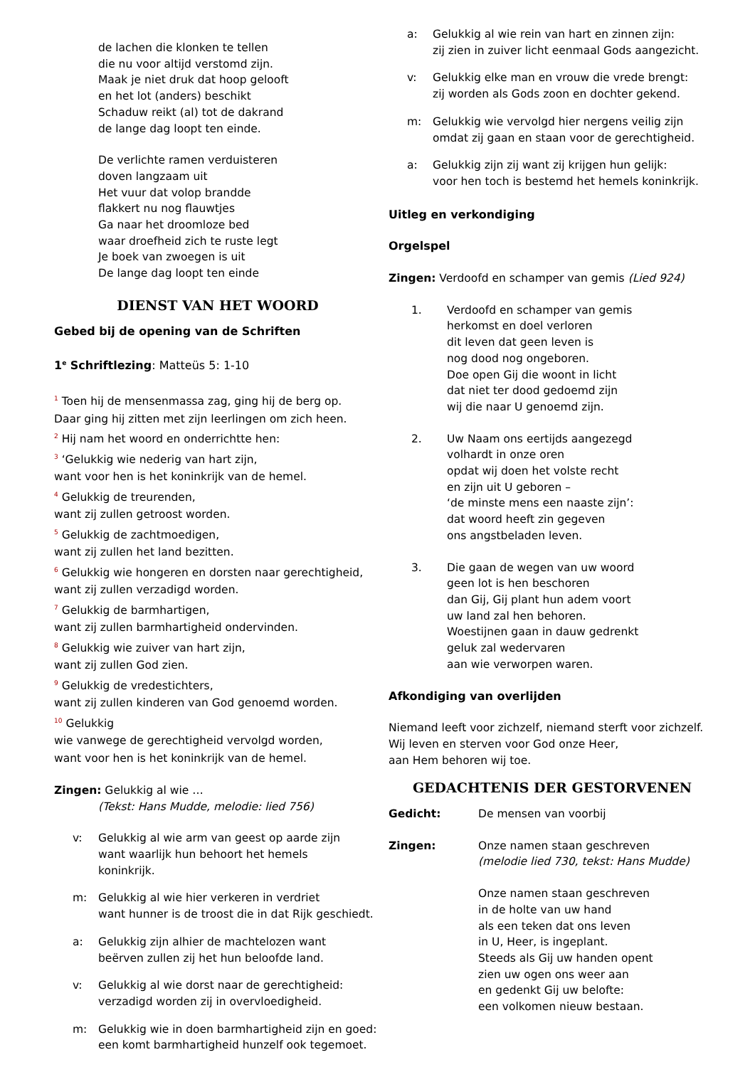de lachen die klonken te tellen
die nu voor altijd verstomd zijn.
Maak je niet druk dat hoop gelooft
en het lot (anders) beschikt
Schaduw reikt (al) tot de dakrand
de lange dag loopt ten einde.
De verlichte ramen verduisteren
doven langzaam uit
Het vuur dat volop brandde
flakkert nu nog flauwtjes
Ga naar het droomloze bed
waar droefheid zich te ruste legt
Je boek van zwoegen is uit
De lange dag loopt ten einde
DIENST VAN HET WOORD
Gebed bij de opening van de Schriften
1<sup>e</sup> Schriftlezing: Matteüs 5: 1-10
<sup>1</sup> Toen hij de mensenmassa zag, ging hij de berg op.
Daar ging hij zitten met zijn leerlingen om zich heen.
<sup>2</sup> Hij nam het woord en onderrichtte hen:
<sup>3</sup> ‘Gelukkig wie nederig van hart zijn,
want voor hen is het koninkrijk van de hemel.
<sup>4</sup> Gelukkig de treurenden,
want zij zullen getroost worden.
<sup>5</sup> Gelukkig de zachtmoedigen,
want zij zullen het land bezitten.
<sup>6</sup> Gelukkig wie hongeren en dorsten naar gerechtigheid,
want zij zullen verzadigd worden.
<sup>7</sup> Gelukkig de barmhartigen,
want zij zullen barmhartigheid ondervinden.
<sup>8</sup> Gelukkig wie zuiver van hart zijn,
want zij zullen God zien.
<sup>9</sup> Gelukkig de vredestichters,
want zij zullen kinderen van God genoemd worden.
<sup>10</sup> Gelukkig
wie vanwege de gerechtigheid vervolgd worden,
want voor hen is het koninkrijk van de hemel.
Zingen: Gelukkig al wie …
(Tekst: Hans Mudde, melodie: lied 756)
v: Gelukkig al wie arm van geest op aarde zijn
want waarlijk hun behoort het hemels
koninkrijk.
m: Gelukkig al wie hier verkeren in verdriet
want hunner is de troost die in dat Rijk geschiedt.
a: Gelukkig zijn alhier de machtelozen want
beërven zullen zij het hun beloofde land.
v: Gelukkig al wie dorst naar de gerechtigheid:
verzadigd worden zij in overvloedigheid.
m: Gelukkig wie in doen barmhartigheid zijn en goed:
een komt barmhartigheid hunzelf ook tegemoet.
a: Gelukkig al wie rein van hart en zinnen zijn:
zij zien in zuiver licht eenmaal Gods aangezicht.
v: Gelukkig elke man en vrouw die vrede brengt:
zij worden als Gods zoon en dochter gekend.
m: Gelukkig wie vervolgd hier nergens veilig zijn
omdat zij gaan en staan voor de gerechtigheid.
a: Gelukkig zijn zij want zij krijgen hun gelijk:
voor hen toch is bestemd het hemels koninkrijk.
Uitleg en verkondiging
Orgelspel
Zingen: Verdoofd en schamper van gemis (Lied 924)
1. Verdoofd en schamper van gemis
herkomst en doel verloren
dit leven dat geen leven is
nog dood nog ongeboren.
Doe open Gij die woont in licht
dat niet ter dood gedoemd zijn
wij die naar U genoemd zijn.
2. Uw Naam ons eertijds aangezegd
volhardt in onze oren
opdat wij doen het volste recht
en zijn uit U geboren –
‘de minste mens een naaste zijn’:
dat woord heeft zin gegeven
ons angstbeladen leven.
3. Die gaan de wegen van uw woord
geen lot is hen beschoren
dan Gij, Gij plant hun adem voort
uw land zal hen behoren.
Woestijnen gaan in dauw gedrenkt
geluk zal wedervaren
aan wie verworpen waren.
Afkondiging van overlijden
Niemand leeft voor zichzelf, niemand sterft voor zichzelf.
Wij leven en sterven voor God onze Heer,
aan Hem behoren wij toe.
GEDACHTENIS DER GESTORVENEN
Gedicht: De mensen van voorbij
Zingen: Onze namen staan geschreven
(melodie lied 730, tekst: Hans Mudde)
Onze namen staan geschreven
in de holte van uw hand
als een teken dat ons leven
in U, Heer, is ingeplant.
Steeds als Gij uw handen opent
zien uw ogen ons weer aan
en gedenkt Gij uw belofte:
een volkomen nieuw bestaan.